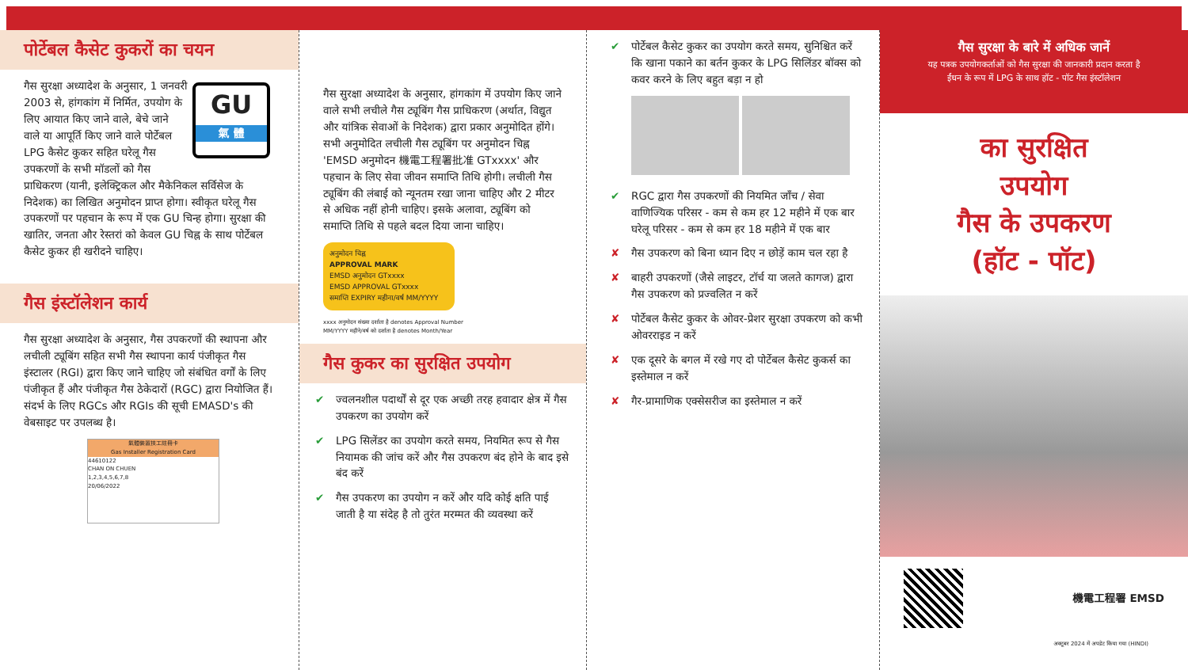पोर्टेबल कैसेट कुकरों का चयन
GU
氣 體 गैस सुरक्षा अध्यादेश के अनुसार, 1 जनवरी 2003 से, हांगकांग में निर्मित, उपयोग के लिए आयात किए जाने वाले, बेचे जाने वाले या आपूर्ति किए जाने वाले पोर्टेबल LPG कैसेट कुकर सहित घरेलू गैस उपकरणों के सभी मॉडलों को गैस प्राधिकरण (यानी, इलेक्ट्रिकल और मैकेनिकल सर्विसेज के निदेशक) का लिखित अनुमोदन प्राप्त होगा। स्वीकृत घरेलू गैस उपकरणों पर पहचान के रूप में एक GU चिन्ह होगा। सुरक्षा की खातिर, जनता और रेस्तरां को केवल GU चिह्न के साथ पोर्टेबल कैसेट कुकर ही खरीदने चाहिए।
गैस इंस्टॉलेशन कार्य
गैस सुरक्षा अध्यादेश के अनुसार, गैस उपकरणों की स्थापना और लचीली ट्यूबिंग सहित सभी गैस स्थापना कार्य पंजीकृत गैस इंस्टालर (RGI) द्वारा किए जाने चाहिए जो संबंधित वर्गों के लिए पंजीकृत हैं और पंजीकृत गैस ठेकेदारों (RGC) द्वारा नियोजित हैं। संदर्भ के लिए RGCs और RGIs की सूची EMASD's की वेबसाइट पर उपलब्ध है।
氣體裝置技工註冊卡
Gas Installer Registration Card
44610122
CHAN ON CHUEN
1,2,3,4,5,6,7,8
20/06/2022
गैस सुरक्षा अध्यादेश के अनुसार, हांगकांग में उपयोग किए जाने वाले सभी लचीले गैस ट्यूबिंग गैस प्राधिकरण (अर्थात, विद्युत और यांत्रिक सेवाओं के निदेशक) द्वारा प्रकार अनुमोदित होंगे। सभी अनुमोदित लचीली गैस ट्यूबिंग पर अनुमोदन चिह्न 'EMSD अनुमोदन 機電工程署批准 GTxxxx' और पहचान के लिए सेवा जीवन समाप्ति तिथि होगी। लचीली गैस ट्यूबिंग की लंबाई को न्यूनतम रखा जाना चाहिए और 2 मीटर से अधिक नहीं होनी चाहिए। इसके अलावा, ट्यूबिंग को समाप्ति तिथि से पहले बदल दिया जाना चाहिए।
अनुमोदन चिह्न
APPROVAL MARK
EMSD अनुमोदन GTxxxx
EMSD APPROVAL GTxxxx
समाप्ति EXPIRY महीना/वर्ष MM/YYYY
xxxx अनुमोदन संख्या दर्शाता है denotes Approval Number
MM/YYYY महीने/वर्ष को दर्शाता है denotes Month/Year
गैस कुकर का सुरक्षित उपयोग
✔ ज्वलनशील पदार्थों से दूर एक अच्छी तरह हवादार क्षेत्र में गैस उपकरण का उपयोग करें
✔ LPG सिलेंडर का उपयोग करते समय, नियमित रूप से गैस नियामक की जांच करें और गैस उपकरण बंद होने के बाद इसे बंद करें
✔ गैस उपकरण का उपयोग न करें और यदि कोई क्षति पाई जाती है या संदेह है तो तुरंत मरम्मत की व्यवस्था करें
✔ पोर्टेबल कैसेट कुकर का उपयोग करते समय, सुनिश्चित करें कि खाना पकाने का बर्तन कुकर के LPG सिलिंडर बॉक्स को कवर करने के लिए बहुत बड़ा न हो
✔ RGC द्वारा गैस उपकरणों की नियमित जाँच / सेवा
वाणिज्यिक परिसर - कम से कम हर 12 महीने में एक बार
घरेलू परिसर - कम से कम हर 18 महीने में एक बार
✘ गैस उपकरण को बिना ध्यान दिए न छोड़ें काम चल रहा है
✘ बाहरी उपकरणों (जैसे लाइटर, टॉर्च या जलते कागज) द्वारा गैस उपकरण को प्रज्वलित न करें
✘ पोर्टेबल कैसेट कुकर के ओवर-प्रेशर सुरक्षा उपकरण को कभी ओवरराइड न करें
✘ एक दूसरे के बगल में रखे गए दो पोर्टेबल कैसेट कुकर्स का इस्तेमाल न करें
✘ गैर-प्रामाणिक एक्सेसरीज का इस्तेमाल न करें
गैस सुरक्षा के बारे में अधिक जानें
यह पत्रक उपयोगकर्ताओं को गैस सुरक्षा की जानकारी प्रदान करता है
ईंधन के रूप में LPG के साथ हॉट - पॉट गैस इंस्टॉलेशन
का सुरक्षित
उपयोग
गैस के उपकरण
(हॉट - पॉट)
機電工程署 EMSD
अक्टूबर 2024 में अपडेट किया गया (HINDI)